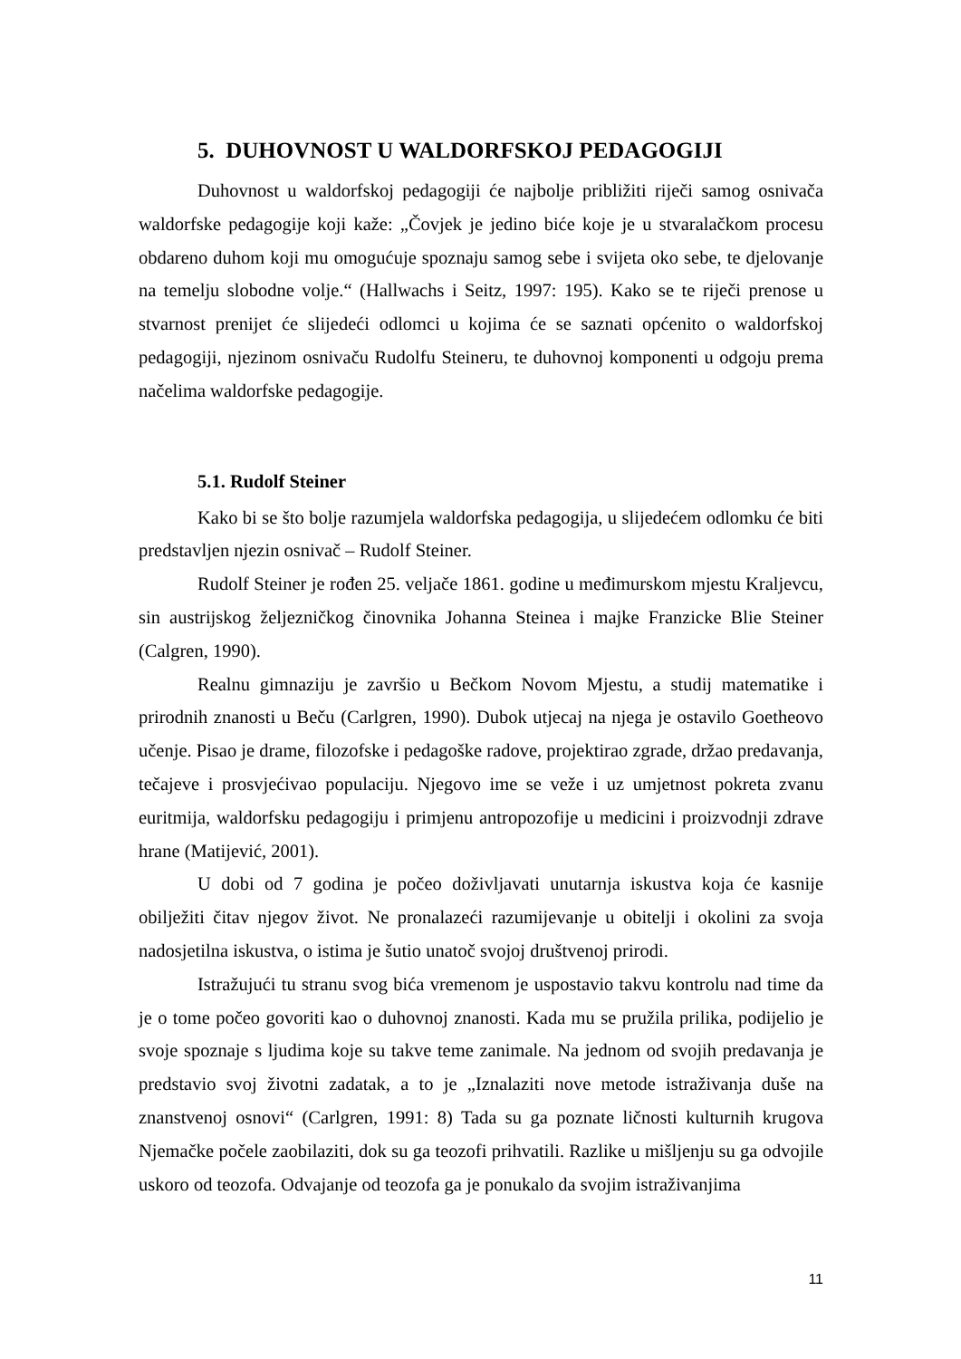5. DUHOVNOST U WALDORFSKOJ PEDAGOGIJI
Duhovnost u waldorfskoj pedagogiji će najbolje približiti riječi samog osnivača waldorfske pedagogije koji kaže: „Čovjek je jedino biće koje je u stvaralačkom procesu obdareno duhom koji mu omogućuje spoznaju samog sebe i svijeta oko sebe, te djelovanje na temelju slobodne volje.“ (Hallwachs i Seitz, 1997: 195). Kako se te riječi prenose u stvarnost prenijet će slijedeći odlomci u kojima će se saznati općenito o waldorfskoj pedagogiji, njezinom osnivaču Rudolfu Steineru, te duhovnoj komponenti u odgoju prema načelima waldorfske pedagogije.
5.1. Rudolf Steiner
Kako bi se što bolje razumjela waldorfska pedagogija, u slijedećem odlomku će biti predstavljen njezin osnivač – Rudolf Steiner.
Rudolf Steiner je rođen 25. veljače 1861. godine u međimurskom mjestu Kraljevcu, sin austrijskog željezničkog činovnika Johanna Steinea i majke Franzicke Blie Steiner (Calgren, 1990).
Realnu gimnaziju je završio u Bečkom Novom Mjestu, a studij matematike i prirodnih znanosti u Beču (Carlgren, 1990). Dubok utjecaj na njega je ostavilo Goetheovo učenje. Pisao je drame, filozofske i pedagoške radove, projektirao zgrade, držao predavanja, tečajeve i prosvjećivao populaciju. Njegovo ime se veže i uz umjetnost pokreta zvanu euritmija, waldorfsku pedagogiju i primjenu antropozofije u medicini i proizvodnji zdrave hrane (Matijević, 2001).
U dobi od 7 godina je počeo doživljavati unutarnja iskustva koja će kasnije obilježiti čitav njegov život. Ne pronalazeći razumijevanje u obitelji i okolini za svoja nadosjetilna iskustva, o istima je šutio unatoč svojoj društvenoj prirodi.
Istražujući tu stranu svog bića vremenom je uspostavio takvu kontrolu nad time da je o tome počeo govoriti kao o duhovnoj znanosti. Kada mu se pružila prilika, podijelio je svoje spoznaje s ljudima koje su takve teme zanimale. Na jednom od svojih predavanja je predstavio svoj životni zadatak, a to je „Iznalaziti nove metode istraživanja duše na znanstvenoj osnovi“ (Carlgren, 1991: 8) Tada su ga poznate ličnosti kulturnih krugova Njemačke počele zaobilaziti, dok su ga teozofi prihvatili. Razlike u mišljenju su ga odvojile uskoro od teozofa. Odvajanje od teozofa ga je ponukalo da svojim istraživanjima
11